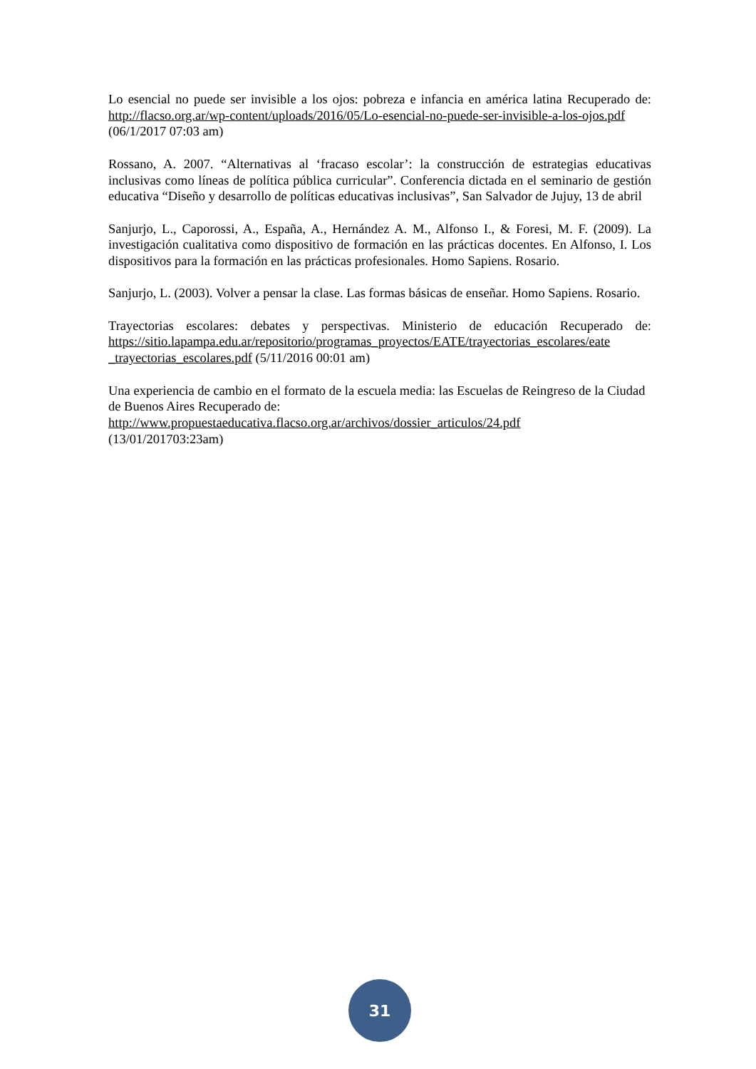Lo esencial no puede ser invisible a los ojos: pobreza e infancia en américa latina Recuperado de: http://flacso.org.ar/wp-content/uploads/2016/05/Lo-esencial-no-puede-ser-invisible-a-los-ojos.pdf (06/1/2017 07:03 am)
Rossano, A. 2007. “Alternativas al ‘fracaso escolar’: la construcción de estrategias educativas inclusivas como líneas de política pública curricular”. Conferencia dictada en el seminario de gestión educativa “Diseño y desarrollo de políticas educativas inclusivas”, San Salvador de Jujuy, 13 de abril
Sanjurjo, L., Caporossi, A., España, A., Hernández A. M., Alfonso I., & Foresi, M. F. (2009). La investigación cualitativa como dispositivo de formación en las prácticas docentes. En Alfonso, I. Los dispositivos para la formación en las prácticas profesionales. Homo Sapiens. Rosario.
Sanjurjo, L. (2003). Volver a pensar la clase. Las formas básicas de enseñar. Homo Sapiens. Rosario.
Trayectorias escolares: debates y perspectivas. Ministerio de educación Recuperado de: https://sitio.lapampa.edu.ar/repositorio/programas_proyectos/EATE/trayectorias_escolares/eate _trayectorias_escolares.pdf (5/11/2016 00:01 am)
Una experiencia de cambio en el formato de la escuela media: las Escuelas de Reingreso de la Ciudad de Buenos Aires Recuperado de:
http://www.propuestaeducativa.flacso.org.ar/archivos/dossier_articulos/24.pdf
(13/01/201703:23am)
31